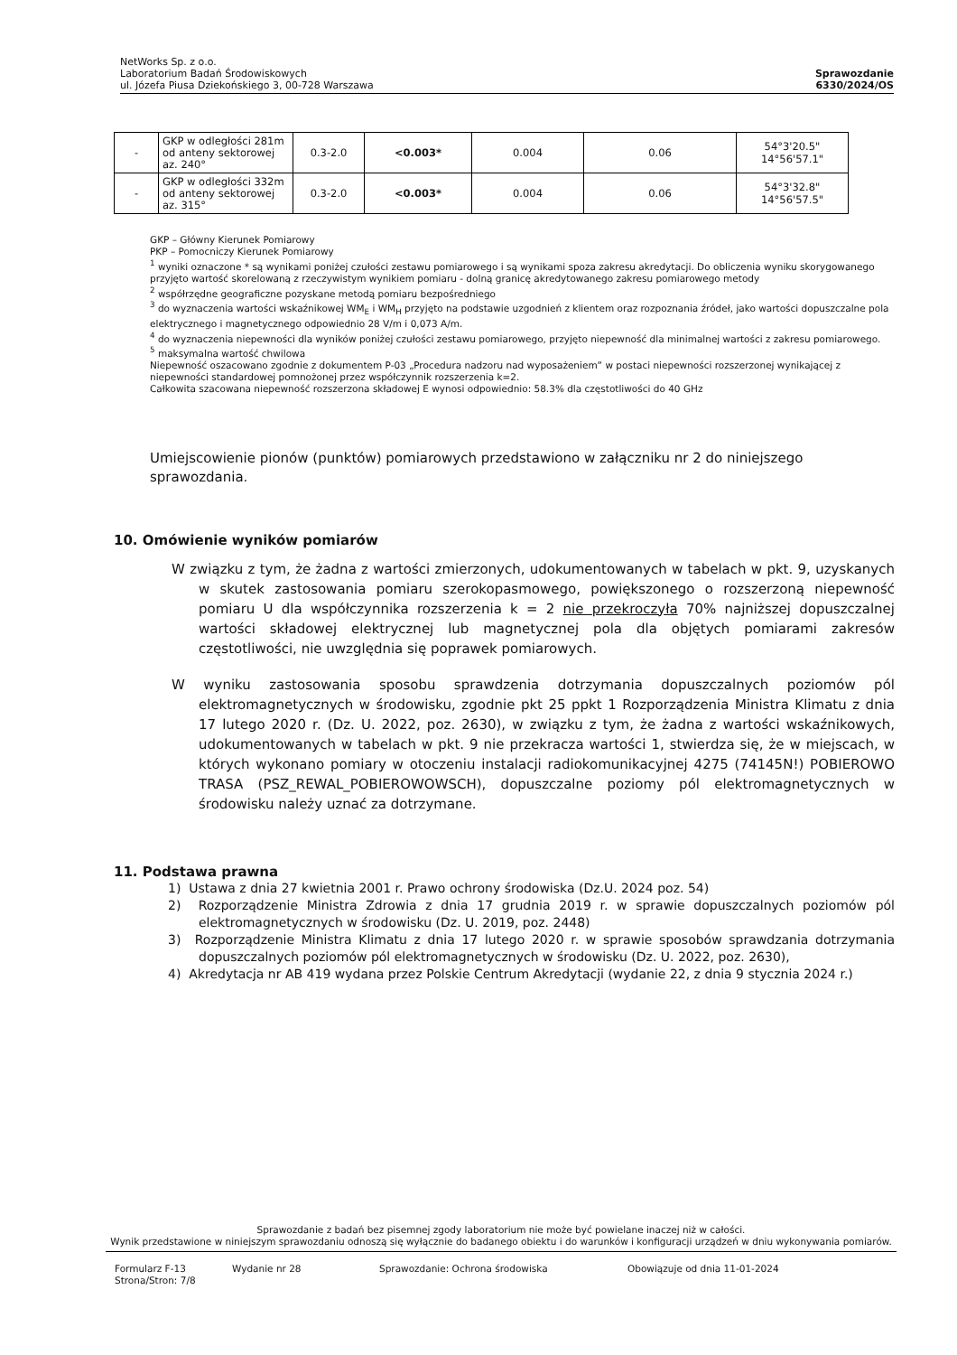NetWorks Sp. z o.o.
Laboratorium Badań Środowiskowych
ul. Józefa Piusa Dziekońskiego 3, 00-728 Warszawa
Sprawozdanie
6330/2024/OS
| - | GKP w odległości 281m od anteny sektorowej az. 240° | 0.3-2.0 | <0.003* | 0.004 | 0.06 | 54°3'20.5" 14°56'57.1" |
| - | GKP w odległości 332m od anteny sektorowej az. 315° | 0.3-2.0 | <0.003* | 0.004 | 0.06 | 54°3'32.8" 14°56'57.5" |
GKP – Główny Kierunek Pomiarowy
PKP – Pomocniczy Kierunek Pomiarowy
<sup>1</sup> wyniki oznaczone * są wynikami poniżej czułości zestawu pomiarowego i są wynikami spoza zakresu akredytacji. Do obliczenia wyniku skorygowanego przyjęto wartość skorelowaną z rzeczywistym wynikiem pomiaru - dolną granicę akredytowanego zakresu pomiarowego metody
<sup>2</sup> współrzędne geograficzne pozyskane metodą pomiaru bezpośredniego
<sup>3</sup> do wyznaczenia wartości wskaźnikowej WM<sub>E</sub> i WM<sub>H</sub> przyjęto na podstawie uzgodnień z klientem oraz rozpoznania źródeł, jako wartości dopuszczalne pola elektrycznego i magnetycznego odpowiednio 28 V/m i 0,073 A/m.
<sup>4</sup> do wyznaczenia niepewności dla wyników poniżej czułości zestawu pomiarowego, przyjęto niepewność dla minimalnej wartości z zakresu pomiarowego.
<sup>5</sup> maksymalna wartość chwilowa
Niepewność oszacowano zgodnie z dokumentem P-03 „Procedura nadzoru nad wyposażeniem” w postaci niepewności rozszerzonej wynikającej z niepewności standardowej pomnożonej przez współczynnik rozszerzenia k=2.
Całkowita szacowana niepewność rozszerzona składowej E wynosi odpowiednio: 58.3% dla częstotliwości do 40 GHz
Umiejscowienie pionów (punktów) pomiarowych przedstawiono w załączniku nr 2 do niniejszego sprawozdania.
10. Omówienie wyników pomiarów
W związku z tym, że żadna z wartości zmierzonych, udokumentowanych w tabelach w pkt. 9, uzyskanych w skutek zastosowania pomiaru szerokopasmowego, powiększonego o rozszerzoną niepewność pomiaru U dla współczynnika rozszerzenia k = 2 nie przekroczyła 70% najniższej dopuszczalnej wartości składowej elektrycznej lub magnetycznej pola dla objętych pomiarami zakresów częstotliwości, nie uwzględnia się poprawek pomiarowych.
W wyniku zastosowania sposobu sprawdzenia dotrzymania dopuszczalnych poziomów pól elektromagnetycznych w środowisku, zgodnie pkt 25 ppkt 1 Rozporządzenia Ministra Klimatu z dnia 17 lutego 2020 r. (Dz. U. 2022, poz. 2630), w związku z tym, że żadna z wartości wskaźnikowych, udokumentowanych w tabelach w pkt. 9 nie przekracza wartości 1, stwierdza się, że w miejscach, w których wykonano pomiary w otoczeniu instalacji radiokomunikacyjnej 4275 (74145N!) POBIEROWO TRASA (PSZ_REWAL_POBIEROWOWSCH), dopuszczalne poziomy pól elektromagnetycznych w środowisku należy uznać za dotrzymane.
11. Podstawa prawna
1) Ustawa z dnia 27 kwietnia 2001 r. Prawo ochrony środowiska (Dz.U. 2024 poz. 54)
2) Rozporządzenie Ministra Zdrowia z dnia 17 grudnia 2019 r. w sprawie dopuszczalnych poziomów pól elektromagnetycznych w środowisku (Dz. U. 2019, poz. 2448)
3) Rozporządzenie Ministra Klimatu z dnia 17 lutego 2020 r. w sprawie sposobów sprawdzania dotrzymania dopuszczalnych poziomów pól elektromagnetycznych w środowisku (Dz. U. 2022, poz. 2630),
4) Akredytacja nr AB 419 wydana przez Polskie Centrum Akredytacji (wydanie 22, z dnia 9 stycznia 2024 r.)
Sprawozdanie z badań bez pisemnej zgody laboratorium nie może być powielane inaczej niż w całości.
Wynik przedstawione w niniejszym sprawozdaniu odnoszą się wyłącznie do badanego obiektu i do warunków i konfiguracji urządzeń w dniu wykonywania pomiarów.
Formularz F-13 Wydanie nr 28 Sprawozdanie: Ochrona środowiska Obowiązuje od dnia 11-01-2024
Strona/Stron: 7/8